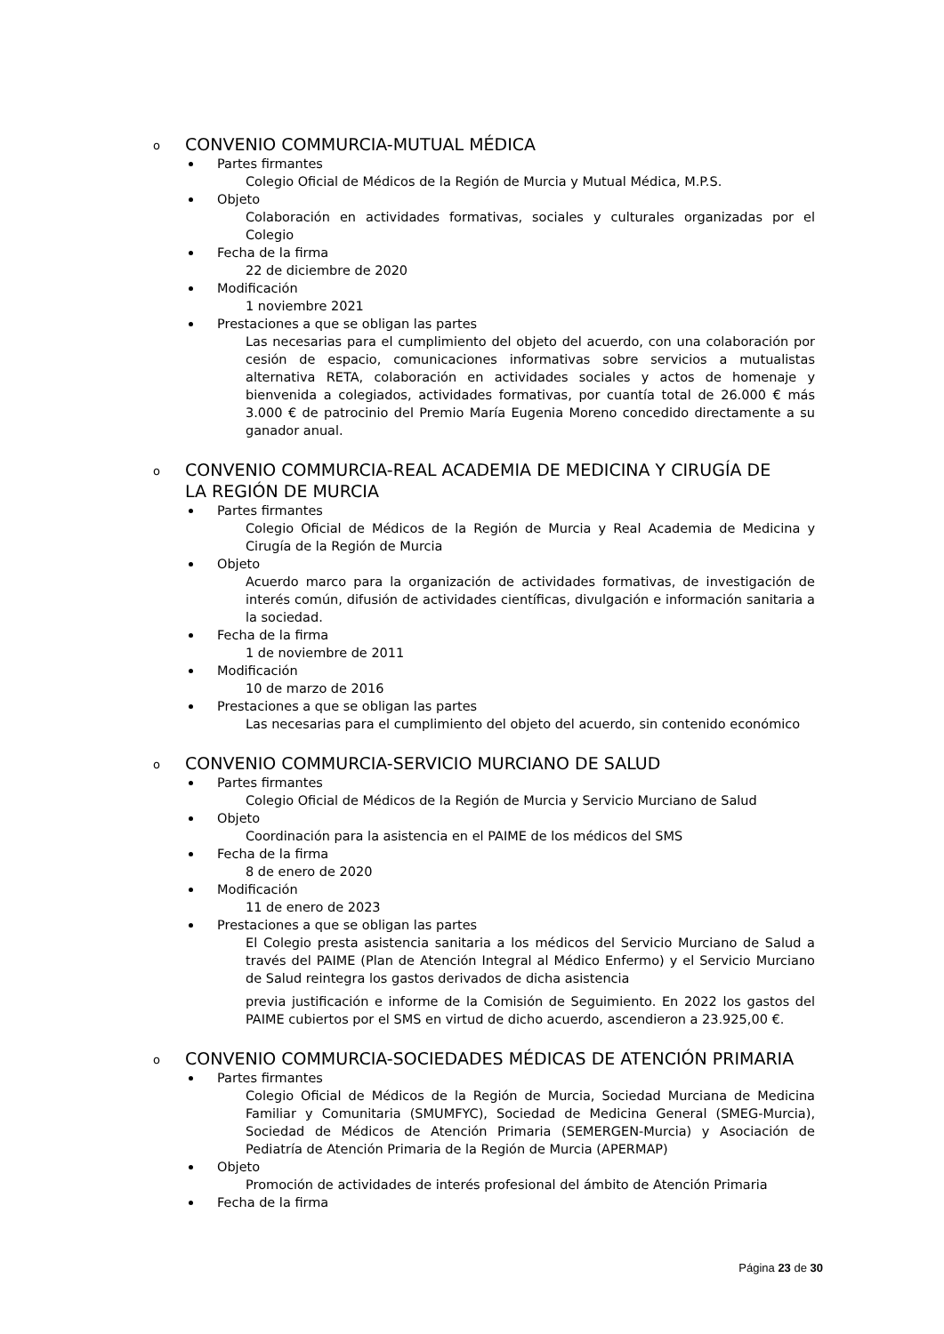o CONVENIO COMMURCIA-MUTUAL MÉDICA
Partes firmantes
Colegio Oficial de Médicos de la Región de Murcia y Mutual Médica, M.P.S.
Objeto
Colaboración en actividades formativas, sociales y culturales organizadas por el Colegio
Fecha de la firma
22 de diciembre de 2020
Modificación
1 noviembre 2021
Prestaciones a que se obligan las partes
Las necesarias para el cumplimiento del objeto del acuerdo, con una colaboración por cesión de espacio, comunicaciones informativas sobre servicios a mutualistas alternativa RETA, colaboración en actividades sociales y actos de homenaje y bienvenida a colegiados, actividades formativas, por cuantía total de 26.000 € más 3.000 € de patrocinio del Premio María Eugenia Moreno concedido directamente a su ganador anual.
o CONVENIO COMMURCIA-REAL ACADEMIA DE MEDICINA Y CIRUGÍA DE LA REGIÓN DE MURCIA
Partes firmantes
Colegio Oficial de Médicos de la Región de Murcia y Real Academia de Medicina y Cirugía de la Región de Murcia
Objeto
Acuerdo marco para la organización de actividades formativas, de investigación de interés común, difusión de actividades científicas, divulgación e información sanitaria a la sociedad.
Fecha de la firma
1 de noviembre de 2011
Modificación
10 de marzo de 2016
Prestaciones a que se obligan las partes
Las necesarias para el cumplimiento del objeto del acuerdo, sin contenido económico
o CONVENIO COMMURCIA-SERVICIO MURCIANO DE SALUD
Partes firmantes
Colegio Oficial de Médicos de la Región de Murcia y Servicio Murciano de Salud
Objeto
Coordinación para la asistencia en el PAIME de los médicos del SMS
Fecha de la firma
8 de enero de 2020
Modificación
11 de enero de 2023
Prestaciones a que se obligan las partes
El Colegio presta asistencia sanitaria a los médicos del Servicio Murciano de Salud a través del PAIME (Plan de Atención Integral al Médico Enfermo) y el Servicio Murciano de Salud reintegra los gastos derivados de dicha asistencia
previa justificación e informe de la Comisión de Seguimiento. En 2022 los gastos del PAIME cubiertos por el SMS en virtud de dicho acuerdo, ascendieron a 23.925,00 €.
o CONVENIO COMMURCIA-SOCIEDADES MÉDICAS DE ATENCIÓN PRIMARIA
Partes firmantes
Colegio Oficial de Médicos de la Región de Murcia, Sociedad Murciana de Medicina Familiar y Comunitaria (SMUMFYC), Sociedad de Medicina General (SMEG-Murcia), Sociedad de Médicos de Atención Primaria (SEMERGEN-Murcia) y Asociación de Pediatría de Atención Primaria de la Región de Murcia (APERMAP)
Objeto
Promoción de actividades de interés profesional del ámbito de Atención Primaria
Fecha de la firma
Página 23 de 30